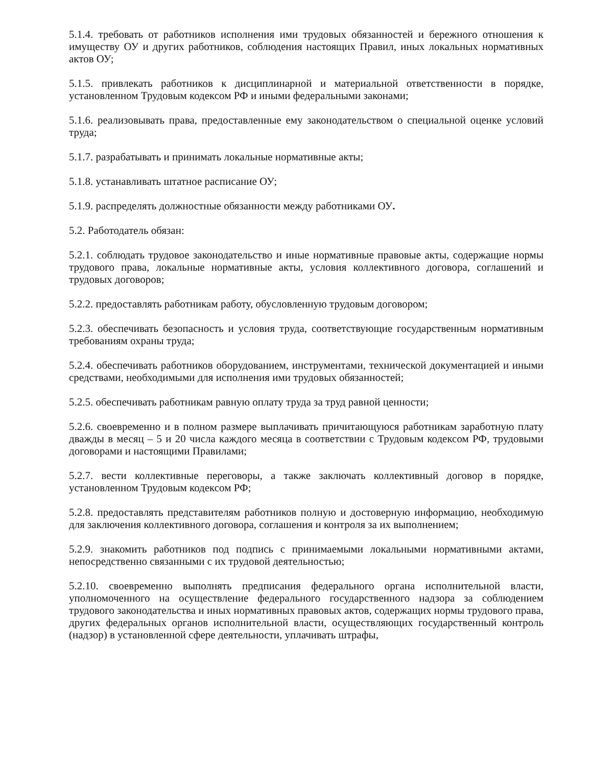5.1.4. требовать от работников исполнения ими трудовых обязанностей и бережного отношения к имуществу ОУ и других работников, соблюдения настоящих Правил, иных локальных нормативных актов ОУ;
5.1.5. привлекать работников к дисциплинарной и материальной ответственности в порядке, установленном Трудовым кодексом РФ и иными федеральными законами;
5.1.6. реализовывать права, предоставленные ему законодательством о специальной оценке условий труда;
5.1.7. разрабатывать и принимать локальные нормативные акты;
5.1.8. устанавливать штатное расписание ОУ;
5.1.9. распределять должностные обязанности между работниками ОУ.
5.2. Работодатель обязан:
5.2.1. соблюдать трудовое законодательство и иные нормативные правовые акты, содержащие нормы трудового права, локальные нормативные акты, условия коллективного договора, соглашений и трудовых договоров;
5.2.2. предоставлять работникам работу, обусловленную трудовым договором;
5.2.3. обеспечивать безопасность и условия труда, соответствующие государственным нормативным требованиям охраны труда;
5.2.4. обеспечивать работников оборудованием, инструментами, технической документацией и иными средствами, необходимыми для исполнения ими трудовых обязанностей;
5.2.5. обеспечивать работникам равную оплату труда за труд равной ценности;
5.2.6. своевременно и в полном размере выплачивать причитающуюся работникам заработную плату дважды в месяц – 5 и 20 числа каждого месяца в соответствии с Трудовым кодексом РФ, трудовыми договорами и настоящими Правилами;
5.2.7. вести коллективные переговоры, а также заключать коллективный договор в порядке, установленном Трудовым кодексом РФ;
5.2.8. предоставлять представителям работников полную и достоверную информацию, необходимую для заключения коллективного договора, соглашения и контроля за их выполнением;
5.2.9. знакомить работников под подпись с принимаемыми локальными нормативными актами, непосредственно связанными с их трудовой деятельностью;
5.2.10. своевременно выполнять предписания федерального органа исполнительной власти, уполномоченного на осуществление федерального государственного надзора за соблюдением трудового законодательства и иных нормативных правовых актов, содержащих нормы трудового права, других федеральных органов исполнительной власти, осуществляющих государственный контроль (надзор) в установленной сфере деятельности, уплачивать штрафы,